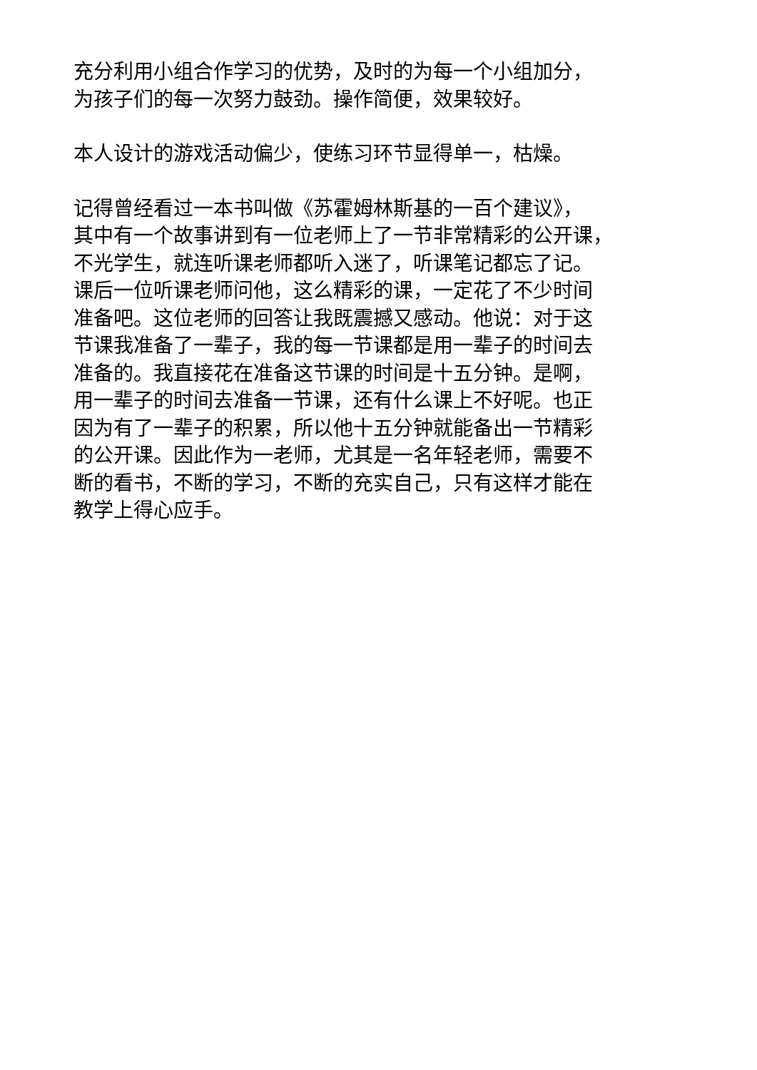充分利用小组合作学习的优势，及时的为每一个小组加分，
为孩子们的每一次努力鼓劲。操作简便，效果较好。
本人设计的游戏活动偏少，使练习环节显得单一，枯燥。
记得曾经看过一本书叫做《苏霍姆林斯基的一百个建议》，
其中有一个故事讲到有一位老师上了一节非常精彩的公开课，
不光学生，就连听课老师都听入迷了，听课笔记都忘了记。
课后一位听课老师问他，这么精彩的课，一定花了不少时间
准备吧。这位老师的回答让我既震撼又感动。他说：对于这
节课我准备了一辈子，我的每一节课都是用一辈子的时间去
准备的。我直接花在准备这节课的时间是十五分钟。是啊，
用一辈子的时间去准备一节课，还有什么课上不好呢。也正
因为有了一辈子的积累，所以他十五分钟就能备出一节精彩
的公开课。因此作为一老师，尤其是一名年轻老师，需要不
断的看书，不断的学习，不断的充实自己，只有这样才能在
教学上得心应手。